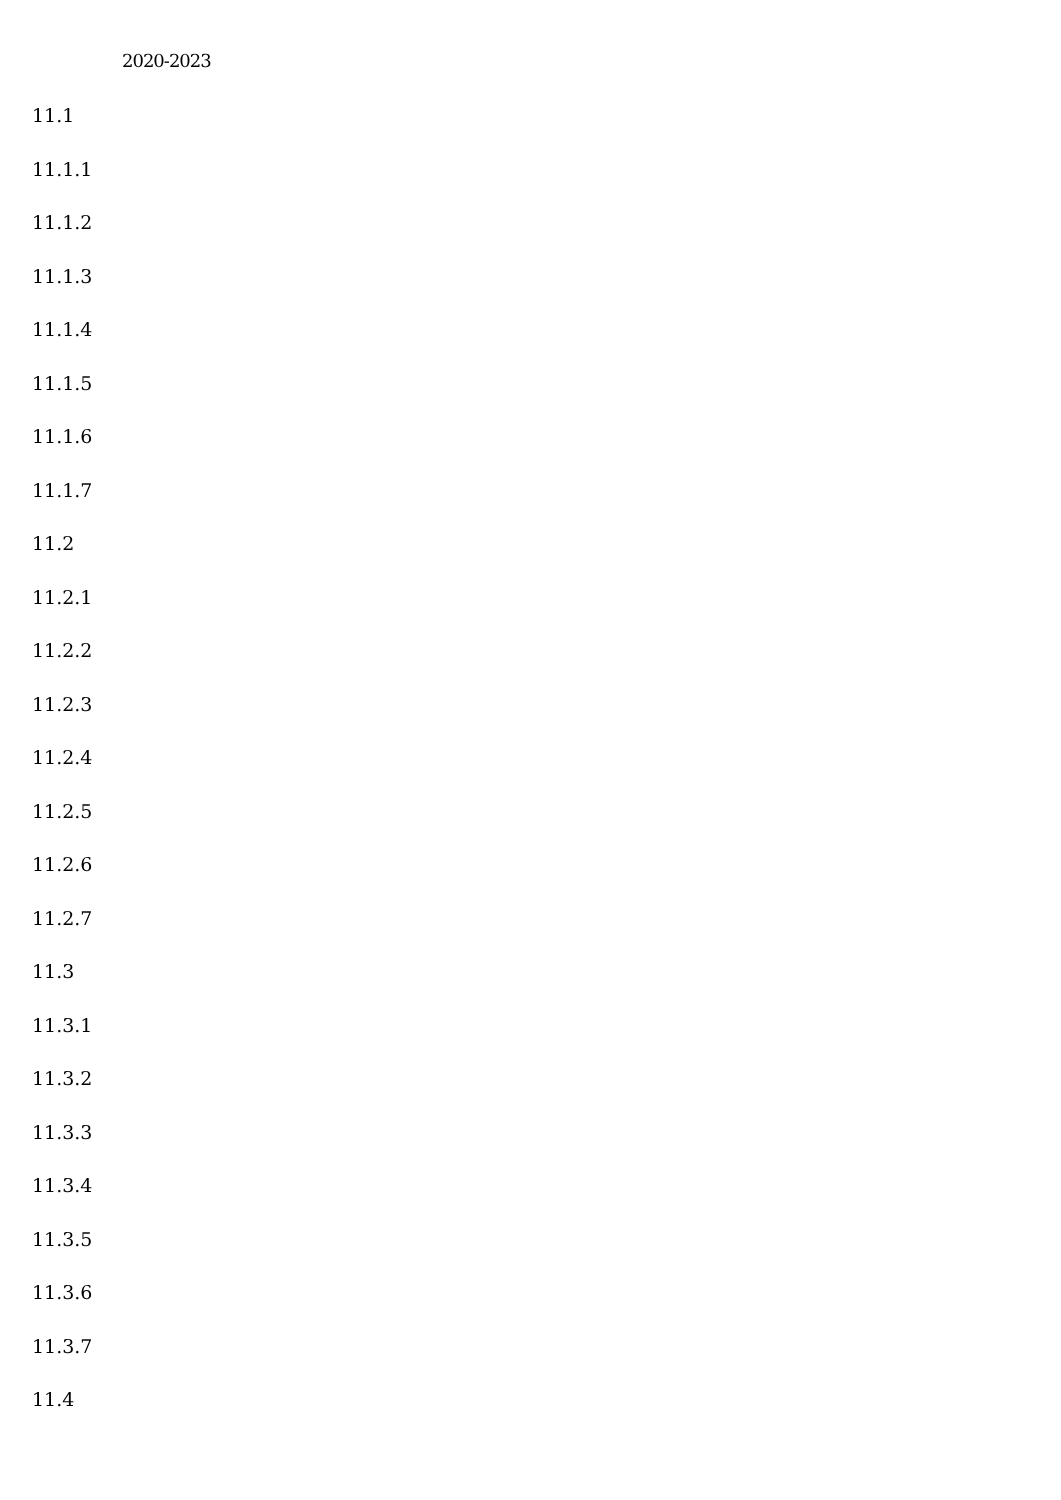2020-2023
11.1
11.1.1
11.1.2
11.1.3
11.1.4
11.1.5
11.1.6
11.1.7
11.2
11.2.1
11.2.2
11.2.3
11.2.4
11.2.5
11.2.6
11.2.7
11.3
11.3.1
11.3.2
11.3.3
11.3.4
11.3.5
11.3.6
11.3.7
11.4